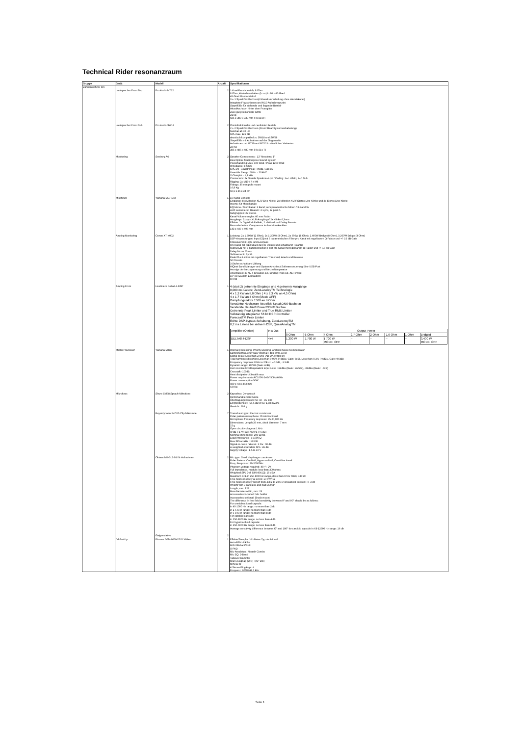Technical Rider resonanzraum
| Gruppe | Gerät | Modell | Anzahl | Spezifikationen |
| --- | --- | --- | --- | --- |
| Bühnentechnik Ton | | | | |
| | Lautsprecher Front Top | Pro Audio MT12 | 2 | 1-Knal-Passivbetrieb, 8 Ohm 8 Ohm, Abstrahlverhalten (h x v) in 80 x 60 Grad 45 Grad Monitorwinkel 3 + 1 SpeakON-Buchsen(2-Kanal-Verkabelung ohne Wendekabel) Integriete Flugschienen und M10 Aufnahmepunkt Stapelfüße für stehende und liegende Betrieb Akustikschaum hinter dem Frontgitter Zwei gut positionierte Griffe 21 kg 585 x 380 x 330 mm (H x B xT) |
| | Lautsprecher Front Sub | Pro Audio SW12 | 2 | Omnidirektionaler und cardioider Betrieb 2 + 2 SpeakON-Buchsen (Front/ Rear Systemverkabelung) Nutzbar ab 38 Hz SPL max. 126 dB akustisch kompatibel zu SW18 und SW28 Stapelfüße mit Aufnahme auf der Gegenseite Aufnahmen mit MT10 und MT12 in sämtlichen Varianten 23 Kg 385 x 485 x 480 mm (H x B x T) |
| | Monitoring | Seeburg A6 | 2 | Speaker Components : 12" Neodym / 1" Description: Multipurpose Sound System Powerhandling: AES 400 Watt / Peak 1200 Watt Impedance: 8 Ohm SPL 1m - 1Watt/ Peak : 99dB / 128 dB Usamble Range: 50 Hz - 20 kHZ X-Overpint - 1,3 kHz Connectors: 2x Neutrik Speakon 4-pol / Coding: 1+/- HiMid, 2+/- Sub Rigging: 2x M10 / 7 x M8 Fittings: 35 mm pole mount 16,8 Kg 60,6 x 36 x 34 cm |
| | Mischpult | Yamaha MGP16X | 1 | 16 Kanal Console Eingänge: 8 x Mikrofon XLR/ Line Klinke, 2x Mikrofon XLR/ Stereo Line Klinke und 2x Stereo Line Klinke Inserts: für Monokanäle EQ Mono-/ Sterokanal: 3 Band; semiparametrische Mitten / 3-Band fix AUX send/stereo Reaturn: 2 x pre, 2x post /1 Subgruppen: 2x Stereo Kanal-Volumenregler: 60 mm Fader Ausgänge: 2x sym.XLR-Ausgänge/ 2x Klinke 6,3mm Effekte: 2x Digital Multieffekt; 2 x16 Hall und Delay Presets Besonderheiten: Compressor in den Monokanälen 143 x 447 x 495 mm |
| | Amping Monitoring | Crown XTi 4002 | 1 | Leistung: 2x 1.600W (2 Ohm), 2x 1.200W (4 Ohm), 2x 650W (8 Ohm), 2.400W Bridge (8 Ohm), 3.200W Bridge (4 Ohm) DSP-Anwendungen: Input EQ mit 6 parametrischen Filter pro Kanal mit regelbarem Q-Faktor und +/- 15 dB Gain Crossover mit High- und Lowpass pro Kanal mit 6/12/18/24 dB pro Oktave und schaltbarer Polarität Output EQ mit 8 parametrischen Filter pro Kanal mit regelbarem Q-Faktor und +/- 15 dB Gain Delay bis zu 50 ms Subharmonic Synth Peak Plus Limiter mit regelbarem Threshold, Attack und Release 50 Presets 3 Stufen schaltbare Lüftung HiQnet Band Manager und System Artchitect Softwaresteuerung über USB-Port Anzeige der Netzspannung und Netzteiltemparatur Anschlüsse: 2x NL 4 Speakon out, Binding Post out, XLR in/out 19""/2HE/32cm Einbautiefe 8,4 kg |
| | Amping Front | Hoellstern Delta8.4-DSP | 1 | 4 (statt 2) getrennte Eingänge und 4 getrennte Ausgänge 0,000 ms Latenz, ZeroLatencyTM Technologie 4 x 1,3 kW an 8,0 Ohm ( 4 x 2,3 kW an 4,5 Ohm) 4 x 1,7 kW an 4 Ohm (Mode OFF) Dämpfungsfaktor 1500 an 8 Ohm Verstärkte Hochstrom Neutrik® SpeakON® Buchsen Verstärkte Neutrik® PowerCON® Buchse Getrennte Peak Limiter und True RMS Limiter Vollständig integrierter 56 bit DSP-Controller ForecastTM Peak Limiter Echte DSP-bypass-Schaltung, ZeroLatencyTM 0,2 ms Latenz bei aktivem DSP, QuasiAnalogTM / Amplifier (Option) / In x Out / Output Power / / / / / / / / / / / 8 Ohm / 6 Ohm / 4 Ohm / 2,7 Ohm / 2 Ohm / 1,6 Ohm / 1 Ohm / Bridged / / DELTA8.4-DSP / 4x4 / 1,300 W / 1,700 W / 1 700 W MODE: OFF / – / – / – / – / 3,400 W MODE: OFF / |
| | Matrix Prozessor | Yamaha MTX3 | 1 | Internal processing: Priority Ducking, Ambient Noise Compensator Sampling frequency rate/ Internal : 48kHz/44.1kHz Signal delay: Less than 2.5ms (AD-DA @48kHz) Total harmonic distortion:Less than 0.05% (+4dBu, Gain:-6dB), Less than 0.1% (+4dBu, Gain:+66dB) Frequency response:20Hz to 20kHz, +0.5dB, -1.5dB Dynamic range: 107dB (Gain:-6dB) Hum & noise level/Equivalent input noise :-62dBu (Gain : +66dB), -81dBu (Gain : -6dB) Crosstalk:-100dB Heat dissipation:43kcal/h max Power requirements:AC100V-240V 50Hz/60Hz Power consumption:50W 480 x 44 x 362 mm 4,8 Kg |
| | Mikrofone: | Shure SM58 Sprach-Mikrofone | 2 | Kapseltyp: Dynamisch Richtcharakteristik: Niere Übertragungsbereich: 50 Hz - 15 kHz Empfindlichkeit: -54,5 dBV/Pa / 1,88 mV/Pa Gewicht: 298 g |
| | | Beyerdynamic MCE5 Clip-Mikrofone | 7 | Transducer type: Electret condenser Polar pattern microphone: Omnidirectional Microphone frequency response: 35-20,000 Hz Dimensions: Length:26 mm, shaft diameter: 7 mm 22 g Open circuit voltage at 1 kHz (0 dB = 1 V/Pa) : mV/Pa (+6 dB) Nominal impedance: 200 Ω bal. Load impedance : ≥ 1000 Ω Max.SPLat1kHz : 122dB Signal-to-noise ratio rel. 1 Pa : 60 dB A-weighted equivalent SPL: 26 dB Supply voltage : 1.5 to 10 V |
| | | Oktava MK-012-01 für Aufnahmen | 2 | Mic type: Small diaphragm condenser Polar Pattern: Cardioid, Hypercardioid, Omnidirectional Freq. Response: 20-20000Hz Phantom voltage required: 48 +\- 2V Full impedance, module: less than 300 ohms Weighted SPL (ref. DIN 45412): 18 dBA Maximum SPL in 250-8000Hz range, (less than 0.5% THD): 130 db Free field sensitivity at 1KHz: 10 mV/Pa Free field sensitivity roll off from 40Hz to 20KHz should not exceed: +\- 3 db Weight with 3 capsules and pad: 200 gr Length, mm: 128 Max diameter/width, mm: 23 Accessories included: Mic holder Accessories optional: Shock mount The difference in free field sensitivity between 0° and 90° should be as follows: For omnidirectional capsule: in 40-1000 Hz range: no more than 2 db in 1-5 KHz range: no more than 4 db in 5-8 KHz range: no more than 8 db For cardioid capsule: in 250-8000 Hz range: no less than 4 db For hypercardioid capsule: in 250-5000 Hz range: no less than 8 db Average sensitivity difference between O° and 180° for cardioid capsule in 63-12500 Hz range: 16 db |
| | | Galgenstative | 2 | |
| | DJ-Set-Up: | Pioneer DJM-900NXS DJ-Mixer | 1 | Effekte/Sampler: VU-Meter-Typ -individuell Auto-BPN -Zähler MIDI Global Clock X-PAD Mic-Anschluss: Neutrik Combo Mic EQ: 2-Band Talkover-Dämpfer MIDI-Ausgnag (DIN) : (5P Din) MINI LFO 4 Stereo-Eingänge: 4 Frequenz: 96/48/44.1 kHz |
Seite 1